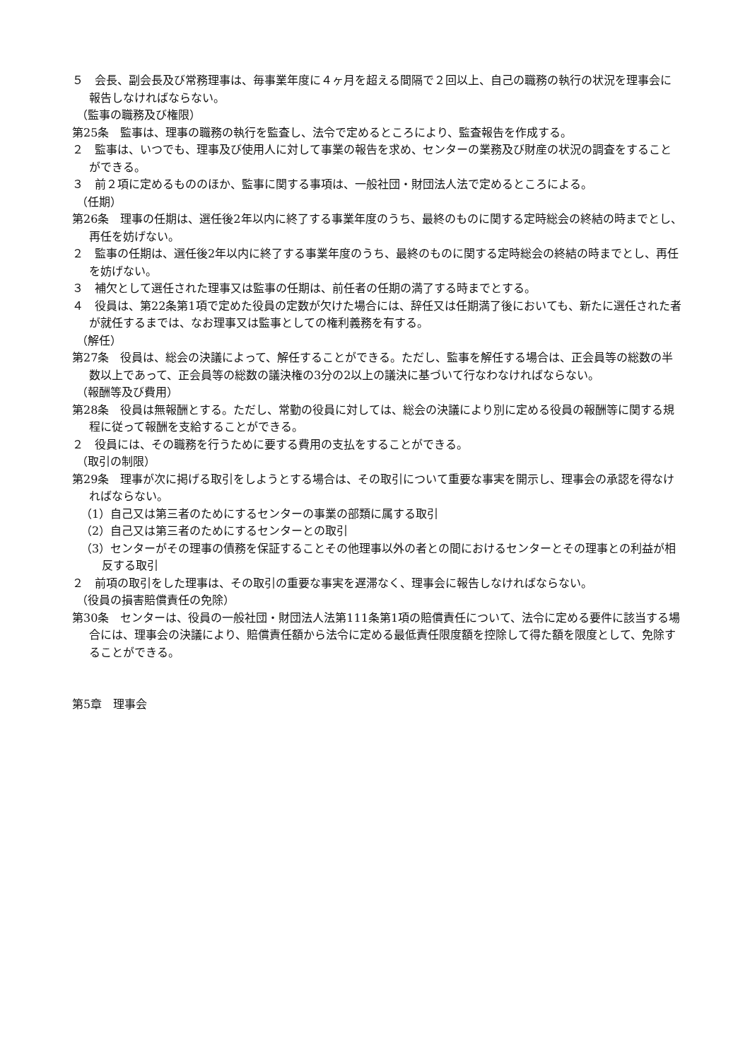５　会長、副会長及び常務理事は、毎事業年度に４ヶ月を超える間隔で２回以上、自己の職務の執行の状況を理事会に報告しなければならない。
（監事の職務及び権限）
第25条　監事は、理事の職務の執行を監査し、法令で定めるところにより、監査報告を作成する。
２　監事は、いつでも、理事及び使用人に対して事業の報告を求め、センターの業務及び財産の状況の調査をすることができる。
３　前２項に定めるもののほか、監事に関する事項は、一般社団・財団法人法で定めるところによる。
（任期）
第26条　理事の任期は、選任後2年以内に終了する事業年度のうち、最終のものに関する定時総会の終結の時までとし、再任を妨げない。
２　監事の任期は、選任後2年以内に終了する事業年度のうち、最終のものに関する定時総会の終結の時までとし、再任を妨げない。
３　補欠として選任された理事又は監事の任期は、前任者の任期の満了する時までとする。
４　役員は、第22条第1項で定めた役員の定数が欠けた場合には、辞任又は任期満了後においても、新たに選任された者が就任するまでは、なお理事又は監事としての権利義務を有する。
（解任）
第27条　役員は、総会の決議によって、解任することができる。ただし、監事を解任する場合は、正会員等の総数の半数以上であって、正会員等の総数の議決権の3分の2以上の議決に基づいて行なわなければならない。
（報酬等及び費用）
第28条　役員は無報酬とする。ただし、常勤の役員に対しては、総会の決議により別に定める役員の報酬等に関する規程に従って報酬を支給することができる。
２　役員には、その職務を行うために要する費用の支払をすることができる。
（取引の制限）
第29条　理事が次に掲げる取引をしようとする場合は、その取引について重要な事実を開示し、理事会の承認を得なければならない。
（1）自己又は第三者のためにするセンターの事業の部類に属する取引
（2）自己又は第三者のためにするセンターとの取引
（3）センターがその理事の債務を保証することその他理事以外の者との間におけるセンターとその理事との利益が相反する取引
２　前項の取引をした理事は、その取引の重要な事実を遅滞なく、理事会に報告しなければならない。
（役員の損害賠償責任の免除）
第30条　センターは、役員の一般社団・財団法人法第111条第1項の賠償責任について、法令に定める要件に該当する場合には、理事会の決議により、賠償責任額から法令に定める最低責任限度額を控除して得た額を限度として、免除することができる。
第5章　理事会